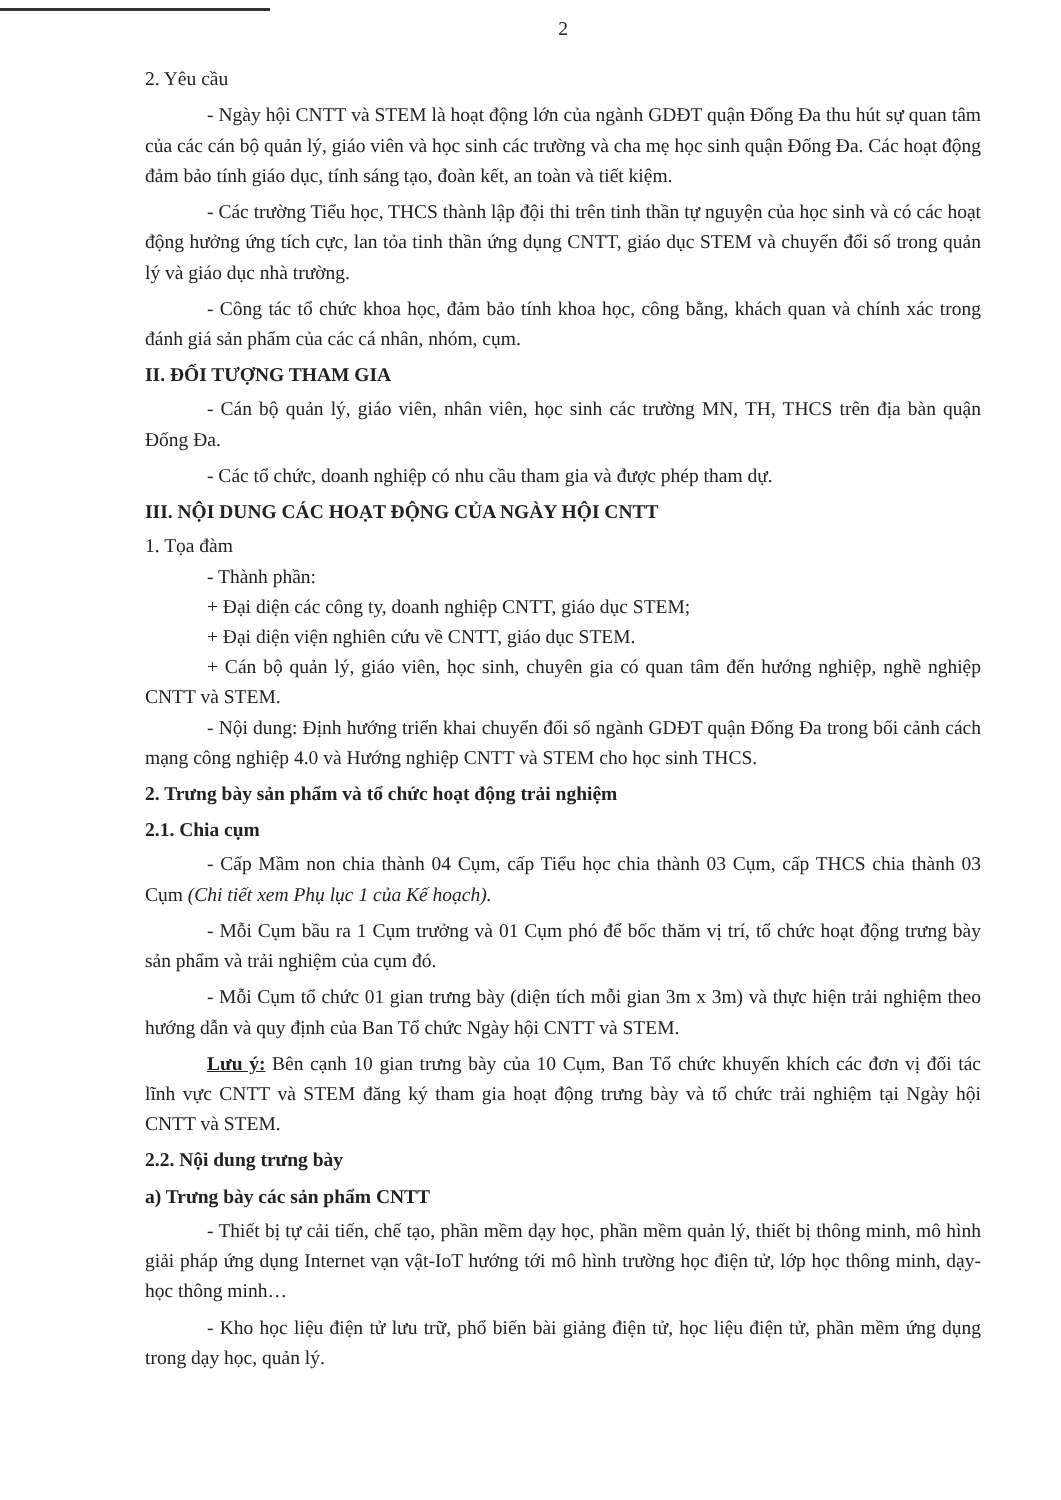2
2. Yêu cầu
- Ngày hội CNTT và STEM là hoạt động lớn của ngành GDĐT quận Đống Đa thu hút sự quan tâm của các cán bộ quản lý, giáo viên và học sinh các trường và cha mẹ học sinh quận Đống Đa. Các hoạt động đảm bảo tính giáo dục, tính sáng tạo, đoàn kết, an toàn và tiết kiệm.
- Các trường Tiểu học, THCS thành lập đội thi trên tinh thần tự nguyện của học sinh và có các hoạt động hưởng ứng tích cực, lan tỏa tinh thần ứng dụng CNTT, giáo dục STEM và chuyển đổi số trong quản lý và giáo dục nhà trường.
- Công tác tổ chức khoa học, đảm bảo tính khoa học, công bằng, khách quan và chính xác trong đánh giá sản phẩm của các cá nhân, nhóm, cụm.
II. ĐỐI TƯỢNG THAM GIA
- Cán bộ quản lý, giáo viên, nhân viên, học sinh các trường MN, TH, THCS trên địa bàn quận Đống Đa.
- Các tổ chức, doanh nghiệp có nhu cầu tham gia và được phép tham dự.
III. NỘI DUNG CÁC HOẠT ĐỘNG CỦA NGÀY HỘI CNTT
1. Tọa đàm
- Thành phần:
+ Đại diện các công ty, doanh nghiệp CNTT, giáo dục STEM;
+ Đại diện viện nghiên cứu về CNTT, giáo dục STEM.
+ Cán bộ quản lý, giáo viên, học sinh, chuyên gia có quan tâm đến hướng nghiệp, nghề nghiệp CNTT và STEM.
- Nội dung: Định hướng triển khai chuyển đổi số ngành GDĐT quận Đống Đa trong bối cảnh cách mạng công nghiệp 4.0 và Hướng nghiệp CNTT và STEM cho học sinh THCS.
2. Trưng bày sản phẩm và tổ chức hoạt động trải nghiệm
2.1. Chia cụm
- Cấp Mầm non chia thành 04 Cụm, cấp Tiểu học chia thành 03 Cụm, cấp THCS chia thành 03 Cụm (Chi tiết xem Phụ lục 1 của Kế hoạch).
- Mỗi Cụm bầu ra 1 Cụm trưởng và 01 Cụm phó để bốc thăm vị trí, tổ chức hoạt động trưng bày sản phẩm và trải nghiệm của cụm đó.
- Mỗi Cụm tổ chức 01 gian trưng bày (diện tích mỗi gian 3m x 3m) và thực hiện trải nghiệm theo hướng dẫn và quy định của Ban Tổ chức Ngày hội CNTT và STEM.
Lưu ý: Bên cạnh 10 gian trưng bày của 10 Cụm, Ban Tổ chức khuyến khích các đơn vị đối tác lĩnh vực CNTT và STEM đăng ký tham gia hoạt động trưng bày và tổ chức trải nghiệm tại Ngày hội CNTT và STEM.
2.2. Nội dung trưng bày
a) Trưng bày các sản phẩm CNTT
- Thiết bị tự cải tiến, chế tạo, phần mềm dạy học, phần mềm quản lý, thiết bị thông minh, mô hình giải pháp ứng dụng Internet vạn vật-IoT hướng tới mô hình trường học điện tử, lớp học thông minh, dạy-học thông minh…
- Kho học liệu điện tử lưu trữ, phổ biến bài giảng điện tử, học liệu điện tử, phần mềm ứng dụng trong dạy học, quản lý.